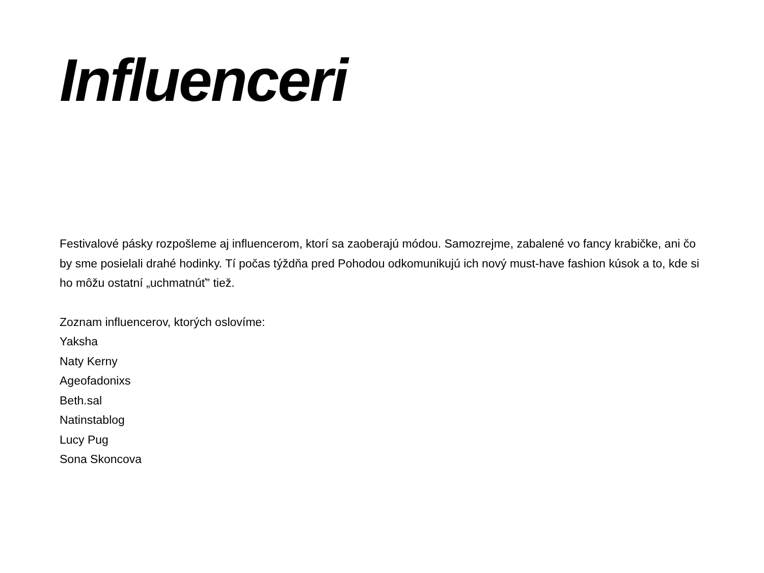Influenceri
Festivalové pásky rozpošleme aj influencerom, ktorí sa zaoberajú módou. Samozrejme, zabalené vo fancy krabičke, ani čo by sme posielali drahé hodinky. Tí počas týždňa pred Pohodou odkomunikujú ich nový must-have fashion kúsok a to, kde si ho môžu ostatní „uchmatnúť” tiež.
Zoznam influencerov, ktorých oslovíme:
Yaksha
Naty Kerny
Ageofadonixs
Beth.sal
Natinstablog
Lucy Pug
Sona Skoncova